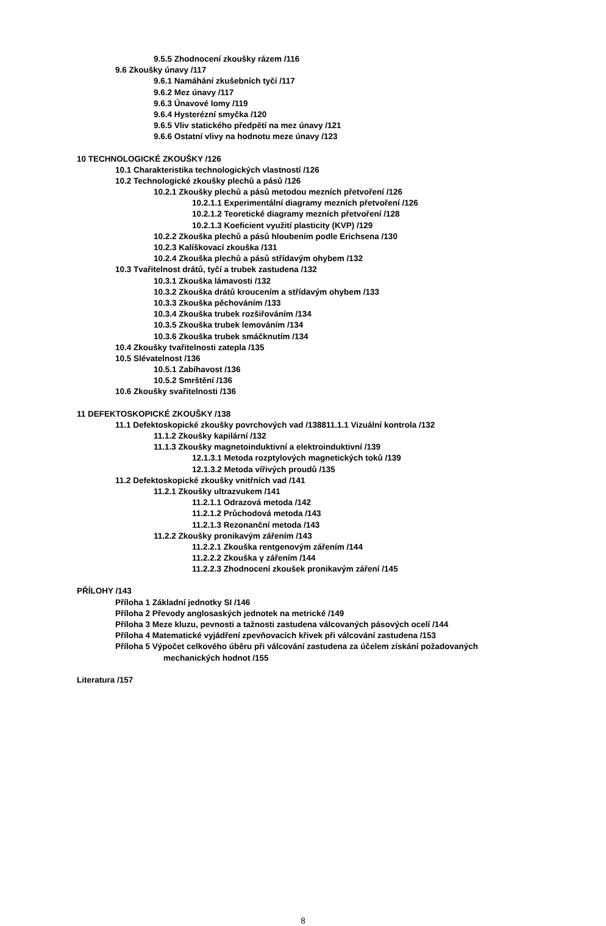9.5.5 Zhodnocení zkoušky rázem /116
9.6 Zkoušky únavy /117
9.6.1 Namáhání zkušebních tyčí /117
9.6.2 Mez únavy /117
9.6.3 Únavové lomy /119
9.6.4 Hysterézní smyčka /120
9.6.5 Vliv statického předpětí na mez únavy /121
9.6.6 Ostatní vlivy na hodnotu meze únavy /123
10 TECHNOLOGICKÉ ZKOUŠKY /126
10.1 Charakteristika technologických vlastností /126
10.2 Technologické zkoušky plechů a pásů /126
10.2.1 Zkoušky plechů a pásů metodou mezních přetvoření /126
10.2.1.1 Experimentální diagramy mezních přetvoření /126
10.2.1.2 Teoretické diagramy mezních přetvoření /128
10.2.1.3 Koeficient využití plasticity (KVP) /129
10.2.2 Zkouška plechů a pásů hloubením podle Erichsena /130
10.2.3 Kalíškovací zkouška /131
10.2.4 Zkouška plechů a pásů střídavým ohybem /132
10.3 Tvařitelnost drátů, tyčí a trubek zastudena /132
10.3.1 Zkouška lámavosti /132
10.3.2 Zkouška drátů kroucením a střídavým ohybem /133
10.3.3 Zkouška pěchováním /133
10.3.4 Zkouška trubek rozšiřováním /134
10.3.5 Zkouška trubek lemováním /134
10.3.6 Zkouška trubek smáčknutím /134
10.4 Zkoušky tvařitelnosti zatepla /135
10.5 Slévatelnost /136
10.5.1 Zabíhavost /136
10.5.2 Smrštění /136
10.6 Zkoušky svařitelnosti /136
11 DEFEKTOSKOPICKÉ ZKOUŠKY /138
11.1 Defektoskopické zkoušky povrchových vad /138811.1.1 Vizuální kontrola /132
11.1.2 Zkoušky kapilární /132
11.1.3 Zkoušky magnetoinduktivní a elektroinduktivní /139
12.1.3.1 Metoda rozptylových magnetických toků /139
12.1.3.2 Metoda vířivých proudů /135
11.2 Defektoskopické zkoušky vnitřních vad /141
11.2.1 Zkoušky ultrazvukem /141
11.2.1.1 Odrazová metoda /142
11.2.1.2 Průchodová metoda /143
11.2.1.3 Rezonanční metoda /143
11.2.2 Zkoušky pronikavým zářením /143
11.2.2.1 Zkouška rentgenovým zářením /144
11.2.2.2 Zkouška γ zářením /144
11.2.2.3 Zhodnocení zkoušek pronikavým záření /145
PŘÍLOHY /143
Příloha 1 Základní jednotky SI /146
Příloha 2 Převody anglosaských jednotek na metrické /149
Příloha 3 Meze kluzu, pevnosti a tažnosti zastudena válcovaných pásových ocelí /144
Příloha 4 Matematické vyjádření zpevňovacích křivek při válcování zastudena /153
Příloha 5 Výpočet celkového úběru při válcování zastudena za účelem získání požadovaných
mechanických hodnot /155
Literatura /157
8